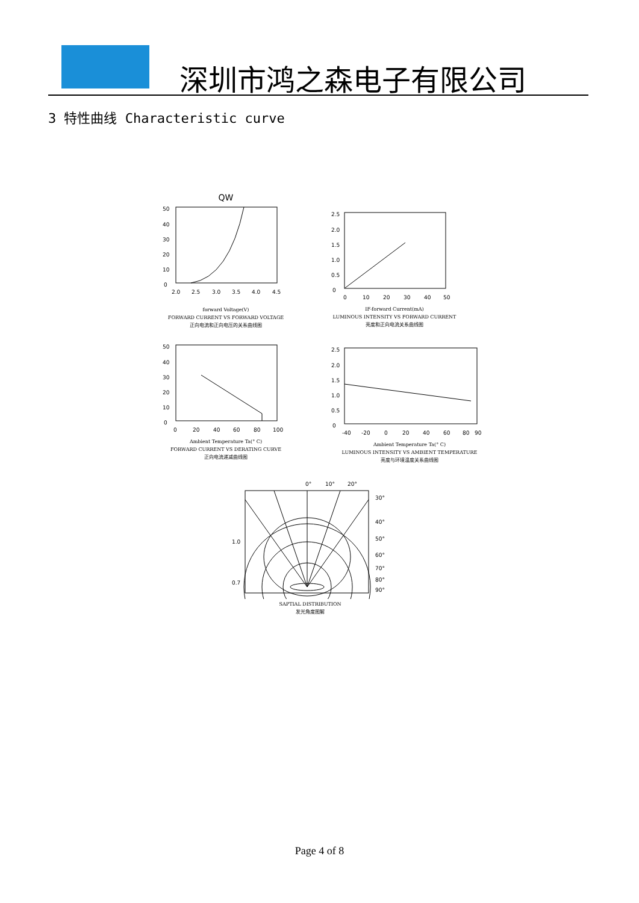深圳市鸿之森电子有限公司
3 特性曲线 Characteristic curve
QW
50
40
30
20
10
0
2.0
2.5
3.0
3.5
4.0
4.5
forward Voltage(V)
FORWARD CURRENT VS FORWARD VOLTAGE
正向电流和正向电压的关系曲线图
2.5
2.0
1.5
1.0
0.5
0
0
10
20
30
40
50
IF-forward Current(mA)
LUMINOUS INTENSITY VS FORWARD CURRENT
亮度和正向电流关系曲线图
50
40
30
20
10
0
0
20
40
60
80
100
Ambient Temperature Ta(° C)
FORWARD CURRENT VS DERATING CURVE
正向电流递减曲线图
2.5
2.0
1.5
1.0
0.5
0
-40
-20
0
20
40
60
80
90
Ambient Temperature Ta(° C)
LUMINOUS INTENSITY VS AMBIENT TEMPERATURE
亮度与环境温度关系曲线图
0°
10°
20°
1.0
0.7
30°
40°
50°
60°
70°
80°
90°
SAPTIAL DISTRIBUTION
发光角度图解
Page 4 of 8